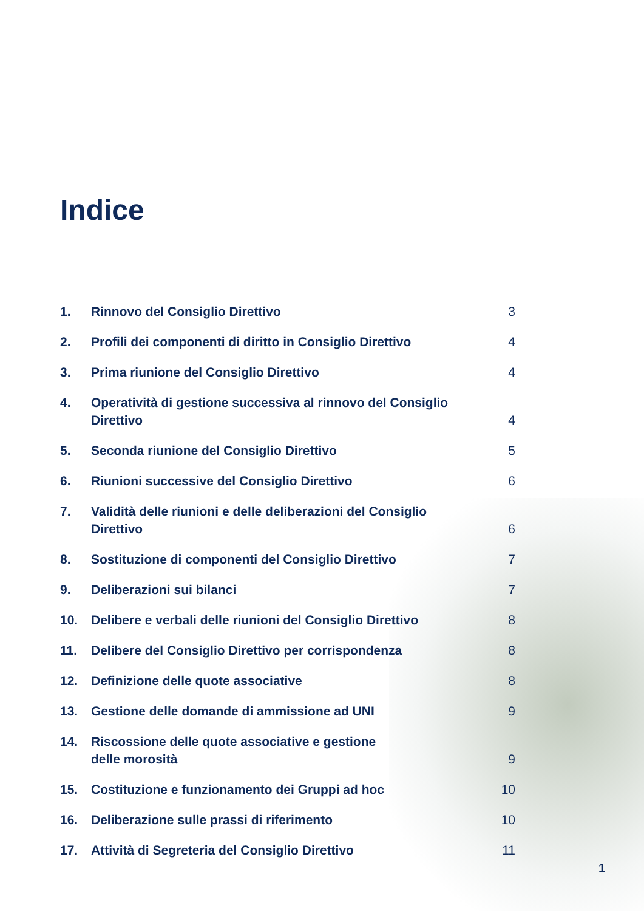Indice
1. Rinnovo del Consiglio Direttivo 3
2. Profili dei componenti di diritto in Consiglio Direttivo 4
3. Prima riunione del Consiglio Direttivo 4
4. Operatività di gestione successiva al rinnovo del Consiglio Direttivo 4
5. Seconda riunione del Consiglio Direttivo 5
6. Riunioni successive del Consiglio Direttivo 6
7. Validità delle riunioni e delle deliberazioni del Consiglio
Direttivo 6
8. Sostituzione di componenti del Consiglio Direttivo 7
9. Deliberazioni sui bilanci 7
10. Delibere e verbali delle riunioni del Consiglio Direttivo 8
11. Delibere del Consiglio Direttivo per corrispondenza 8
12. Definizione delle quote associative 8
13. Gestione delle domande di ammissione ad UNI 9
14. Riscossione delle quote associative e gestione
delle morosità 9
15. Costituzione e funzionamento dei Gruppi ad hoc 10
16. Deliberazione sulle prassi di riferimento 10
17. Attività di Segreteria del Consiglio Direttivo 11
1